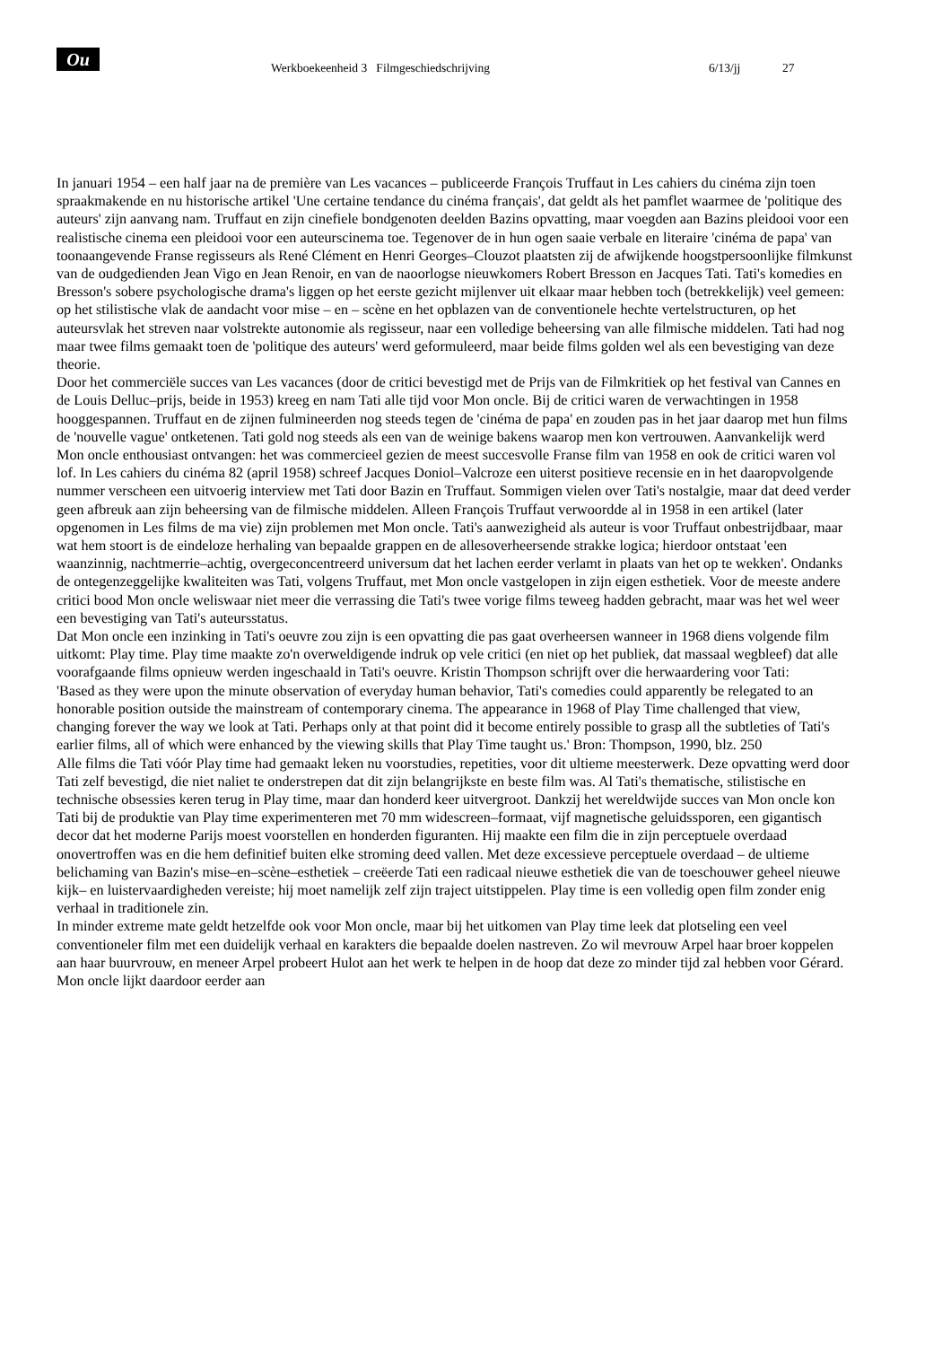Ou Werkboekeenheid 3 Filmgeschiedschrijving 6/13/jj 27
In januari 1954 – een half jaar na de première van Les vacances – publiceerde François Truffaut in Les cahiers du cinéma zijn toen spraakmakende en nu historische artikel 'Une certaine tendance du cinéma français', dat geldt als het pamflet waarmee de 'politique des auteurs' zijn aanvang nam. Truffaut en zijn cinefiele bondgenoten deelden Bazins opvatting, maar voegden aan Bazins pleidooi voor een realistische cinema een pleidooi voor een auteurscinema toe. Tegenover de in hun ogen saaie verbale en literaire 'cinéma de papa' van toonaangevende Franse regisseurs als René Clément en Henri Georges–Clouzot plaatsten zij de afwijkende hoogstpersoonlijke filmkunst van de oudgedienden Jean Vigo en Jean Renoir, en van de naoorlogse nieuwkomers Robert Bresson en Jacques Tati. Tati's komedies en Bresson's sobere psychologische drama's liggen op het eerste gezicht mijlenver uit elkaar maar hebben toch (betrekkelijk) veel gemeen: op het stilistische vlak de aandacht voor mise – en – scène en het opblazen van de conventionele hechte vertelstructuren, op het auteursvlak het streven naar volstrekte autonomie als regisseur, naar een volledige beheersing van alle filmische middelen. Tati had nog maar twee films gemaakt toen de 'politique des auteurs' werd geformuleerd, maar beide films golden wel als een bevestiging van deze theorie.
Door het commerciële succes van Les vacances (door de critici bevestigd met de Prijs van de Filmkritiek op het festival van Cannes en de Louis Delluc–prijs, beide in 1953) kreeg en nam Tati alle tijd voor Mon oncle. Bij de critici waren de verwachtingen in 1958 hooggespannen. Truffaut en de zijnen fulmineerden nog steeds tegen de 'cinéma de papa' en zouden pas in het jaar daarop met hun films de 'nouvelle vague' ontketenen. Tati gold nog steeds als een van de weinige bakens waarop men kon vertrouwen. Aanvankelijk werd Mon oncle enthousiast ontvangen: het was commercieel gezien de meest succesvolle Franse film van 1958 en ook de critici waren vol lof. In Les cahiers du cinéma 82 (april 1958) schreef Jacques Doniol–Valcroze een uiterst positieve recensie en in het daaropvolgende nummer verscheen een uitvoerig interview met Tati door Bazin en Truffaut. Sommigen vielen over Tati's nostalgie, maar dat deed verder geen afbreuk aan zijn beheersing van de filmische middelen. Alleen François Truffaut verwoordde al in 1958 in een artikel (later opgenomen in Les films de ma vie) zijn problemen met Mon oncle. Tati's aanwezigheid als auteur is voor Truffaut onbestrijdbaar, maar wat hem stoort is de eindeloze herhaling van bepaalde grappen en de allesoverheersende strakke logica; hierdoor ontstaat 'een waanzinnig, nachtmerrie–achtig, overgeconcentreerd universum dat het lachen eerder verlamt in plaats van het op te wekken'. Ondanks de ontegenzeggelijke kwaliteiten was Tati, volgens Truffaut, met Mon oncle vastgelopen in zijn eigen esthetiek. Voor de meeste andere critici bood Mon oncle weliswaar niet meer die verrassing die Tati's twee vorige films teweeg hadden gebracht, maar was het wel weer een bevestiging van Tati's auteursstatus.
Dat Mon oncle een inzinking in Tati's oeuvre zou zijn is een opvatting die pas gaat overheersen wanneer in 1968 diens volgende film uitkomt: Play time. Play time maakte zo'n overweldigende indruk op vele critici (en niet op het publiek, dat massaal wegbleef) dat alle voorafgaande films opnieuw werden ingeschaald in Tati's oeuvre. Kristin Thompson schrijft over die herwaardering voor Tati:
'Based as they were upon the minute observation of everyday human behavior, Tati's comedies could apparently be relegated to an honorable position outside the mainstream of contemporary cinema. The appearance in 1968 of Play Time challenged that view, changing forever the way we look at Tati. Perhaps only at that point did it become entirely possible to grasp all the subtleties of Tati's earlier films, all of which were enhanced by the viewing skills that Play Time taught us.' Bron: Thompson, 1990, blz. 250
Alle films die Tati vóór Play time had gemaakt leken nu voorstudies, repetities, voor dit ultieme meesterwerk. Deze opvatting werd door Tati zelf bevestigd, die niet naliet te onderstrepen dat dit zijn belangrijkste en beste film was. Al Tati's thematische, stilistische en technische obsessies keren terug in Play time, maar dan honderd keer uitvergroot. Dankzij het wereldwijde succes van Mon oncle kon Tati bij de produktie van Play time experimenteren met 70 mm widescreen–formaat, vijf magnetische geluidssporen, een gigantisch decor dat het moderne Parijs moest voorstellen en honderden figuranten. Hij maakte een film die in zijn perceptuele overdaad onovertroffen was en die hem definitief buiten elke stroming deed vallen. Met deze excessieve perceptuele overdaad – de ultieme belichaming van Bazin's mise–en–scène–esthetiek – creëerde Tati een radicaal nieuwe esthetiek die van de toeschouwer geheel nieuwe kijk– en luistervaardigheden vereiste; hij moet namelijk zelf zijn traject uitstippelen. Play time is een volledig open film zonder enig verhaal in traditionele zin.
In minder extreme mate geldt hetzelfde ook voor Mon oncle, maar bij het uitkomen van Play time leek dat plotseling een veel conventioneler film met een duidelijk verhaal en karakters die bepaalde doelen nastreven. Zo wil mevrouw Arpel haar broer koppelen aan haar buurvrouw, en meneer Arpel probeert Hulot aan het werk te helpen in de hoop dat deze zo minder tijd zal hebben voor Gérard. Mon oncle lijkt daardoor eerder aan